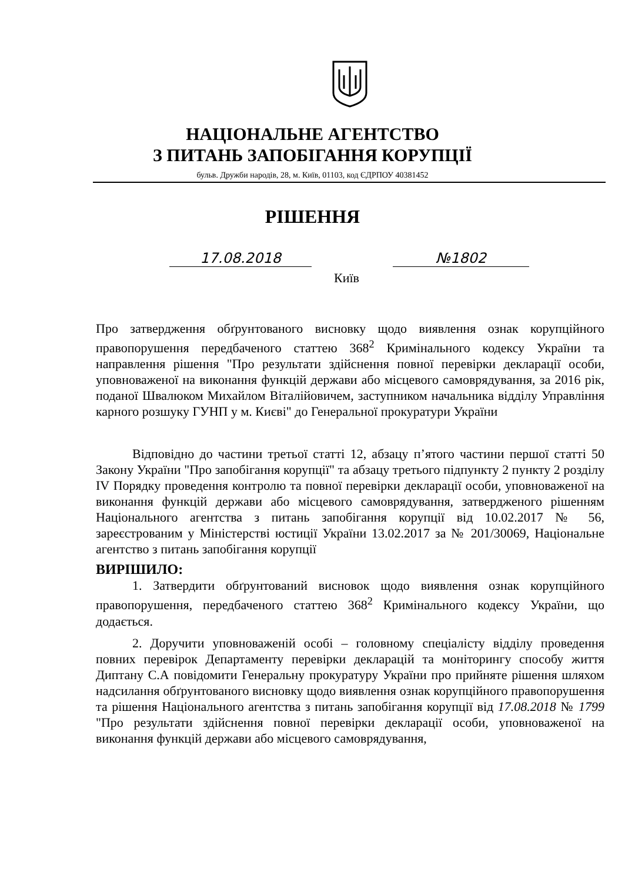НАЦІОНАЛЬНЕ АГЕНТСТВО
З ПИТАНЬ ЗАПОБІГАННЯ КОРУПЦІЇ
бульв. Дружби народів, 28, м. Київ, 01103, код ЄДРПОУ 40381452
РІШЕННЯ
17.08.2018 №1802
Київ
Про затвердження обґрунтованого висновку щодо виявлення ознак корупційного правопорушення передбаченого статтею 368<sup>2</sup> Кримінального кодексу України та направлення рішення "Про результати здійснення повної перевірки декларації особи, уповноваженої на виконання функцій держави або місцевого самоврядування, за 2016 рік, поданої Швалюком Михайлом Віталійовичем, заступником начальника відділу Управління карного розшуку ГУНП у м. Києві" до Генеральної прокуратури України
Відповідно до частини третьої статті 12, абзацу п’ятого частини першої статті 50 Закону України "Про запобігання корупції" та абзацу третього підпункту 2 пункту 2 розділу IV Порядку проведення контролю та повної перевірки декларації особи, уповноваженої на виконання функцій держави або місцевого самоврядування, затвердженого рішенням Національного агентства з питань запобігання корупції від 10.02.2017 № 56, зареєстрованим у Міністерстві юстиції України 13.02.2017 за № 201/30069, Національне агентство з питань запобігання корупції
ВИРІШИЛО:
1. Затвердити обґрунтований висновок щодо виявлення ознак корупційного правопорушення, передбаченого статтею 368<sup>2</sup> Кримінального кодексу України, що додається.
2. Доручити уповноваженій особі – головному спеціалісту відділу проведення повних перевірок Департаменту перевірки декларацій та моніторингу способу життя Диптану С.А повідомити Генеральну прокуратуру України про прийняте рішення шляхом надсилання обґрунтованого висновку щодо виявлення ознак корупційного правопорушення та рішення Національного агентства з питань запобігання корупції від 17.08.2018 № 1799 "Про результати здійснення повної перевірки декларації особи, уповноваженої на виконання функцій держави або місцевого самоврядування,